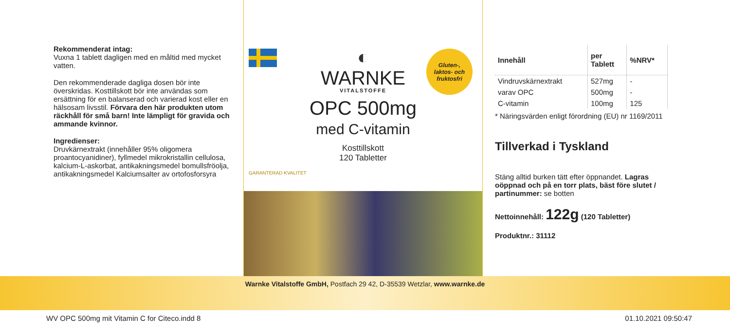Rekommenderat intag:
Vuxna 1 tablett dagligen med en måltid med mycket vatten.
Den rekommenderade dagliga dosen bör inte överskridas. Kosttillskott bör inte användas som ersättning för en balanserad och varierad kost eller en hälsosam livsstil. Förvara den här produkten utom räckhåll för små barn! Inte lämpligt för gravida och ammande kvinnor.
Ingredienser:
Druvkärnextrakt (innehåller 95% oligomera proantocyanidiner), fyllmedel mikrokristallin cellulosa, kalcium-L-askorbat, antikakningsmedel bomullsfröolja, antikakningsmedel Kalciumsalter av ortofosforsyra
Gluten-,
laktos- och
fruktosfri
◐
WARNKE
VITALSTOFFE
OPC 500mg
med C-vitamin
Kosttillskott
120 Tabletter
GARANTERAD KVALITET
| Innehåll | per Tablett | %NRV* |
| --- | --- | --- |
| Vindruvskärnextrakt | 527mg | - |
| varav OPC | 500mg | - |
| C-vitamin | 100mg | 125 |
* Näringsvärden enligt förordning (EU) nr 1169/2011
Tillverkad i Tyskland
Stäng alltid burken tätt efter öppnandet. Lagras oöppnad och på en torr plats, bäst före slutet / partinummer: se botten
Nettoinnehåll: 122g (120 Tabletter)
Produktnr.: 31112
Warnke Vitalstoffe GmbH, Postfach 29 42, D-35539 Wetzlar, www.warnke.de
WV OPC 500mg mit Vitamin C for Citeco.indd 8 01.10.2021 09:50:47